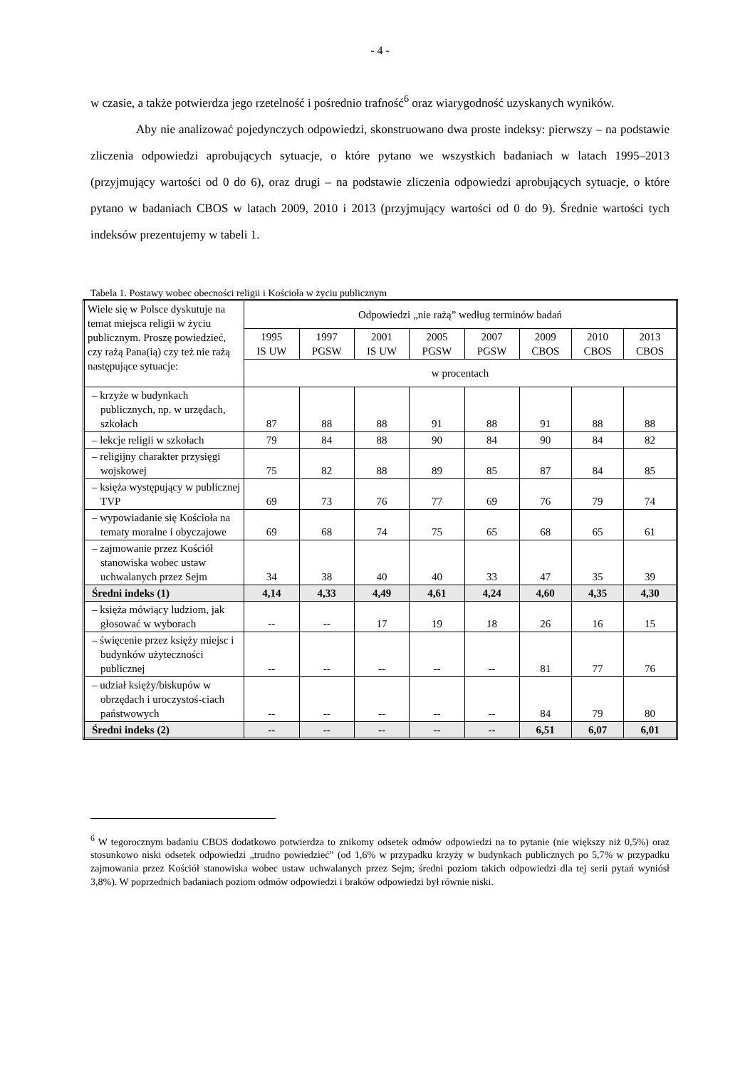- 4 -
w czasie, a także potwierdza jego rzetelność i pośrednio trafność<sup>6</sup> oraz wiarygodność uzyskanych wyników.
Aby nie analizować pojedynczych odpowiedzi, skonstruowano dwa proste indeksy: pierwszy – na podstawie zliczenia odpowiedzi aprobujących sytuacje, o które pytano we wszystkich badaniach w latach 1995–2013 (przyjmujący wartości od 0 do 6), oraz drugi – na podstawie zliczenia odpowiedzi aprobujących sytuacje, o które pytano w badaniach CBOS w latach 2009, 2010 i 2013 (przyjmujący wartości od 0 do 9). Średnie wartości tych indeksów prezentujemy w tabeli 1.
Tabela 1. Postawy wobec obecności religii i Kościoła w życiu publicznym
| Wiele się w Polsce dyskutuje na temat miejsca religii w życiu publicznym. Proszę powiedzieć, czy rażą Pana(ią) czy też nie rażą następujące sytuacje: | Odpowiedzi „nie rażą” według terminów badań | | | | | | | |
| --- | --- | --- | --- | --- | --- | --- | --- | --- |
| | 1995 IS UW | 1997 PGSW | 2001 IS UW | 2005 PGSW | 2007 PGSW | 2009 CBOS | 2010 CBOS | 2013 CBOS |
| | w procentach | | | | | | | |
| – krzyże w budynkach publicznych, np. w urzędach, szkołach | 87 | 88 | 88 | 91 | 88 | 91 | 88 | 88 |
| – lekcje religii w szkołach | 79 | 84 | 88 | 90 | 84 | 90 | 84 | 82 |
| – religijny charakter przysięgi wojskowej | 75 | 82 | 88 | 89 | 85 | 87 | 84 | 85 |
| – księża występujący w publicznej TVP | 69 | 73 | 76 | 77 | 69 | 76 | 79 | 74 |
| – wypowiadanie się Kościoła na tematy moralne i obyczajowe | 69 | 68 | 74 | 75 | 65 | 68 | 65 | 61 |
| – zajmowanie przez Kościół stanowiska wobec ustaw uchwalanych przez Sejm | 34 | 38 | 40 | 40 | 33 | 47 | 35 | 39 |
| Średni indeks (1) | 4,14 | 4,33 | 4,49 | 4,61 | 4,24 | 4,60 | 4,35 | 4,30 |
| – księża mówiący ludziom, jak głosować w wyborach | -- | -- | 17 | 19 | 18 | 26 | 16 | 15 |
| – święcenie przez księży miejsc i budynków użyteczności publicznej | -- | -- | -- | -- | -- | 81 | 77 | 76 |
| – udział księży/biskupów w obrzędach i uroczystoś-ciach państwowych | -- | -- | -- | -- | -- | 84 | 79 | 80 |
| Średni indeks (2) | -- | -- | -- | -- | -- | 6,51 | 6,07 | 6,01 |
<sup>6</sup> W tegorocznym badaniu CBOS dodatkowo potwierdza to znikomy odsetek odmów odpowiedzi na to pytanie (nie większy niż 0,5%) oraz stosunkowo niski odsetek odpowiedzi „trudno powiedzieć” (od 1,6% w przypadku krzyży w budynkach publicznych po 5,7% w przypadku zajmowania przez Kościół stanowiska wobec ustaw uchwalanych przez Sejm; średni poziom takich odpowiedzi dla tej serii pytań wyniósł 3,8%). W poprzednich badaniach poziom odmów odpowiedzi i braków odpowiedzi był równie niski.